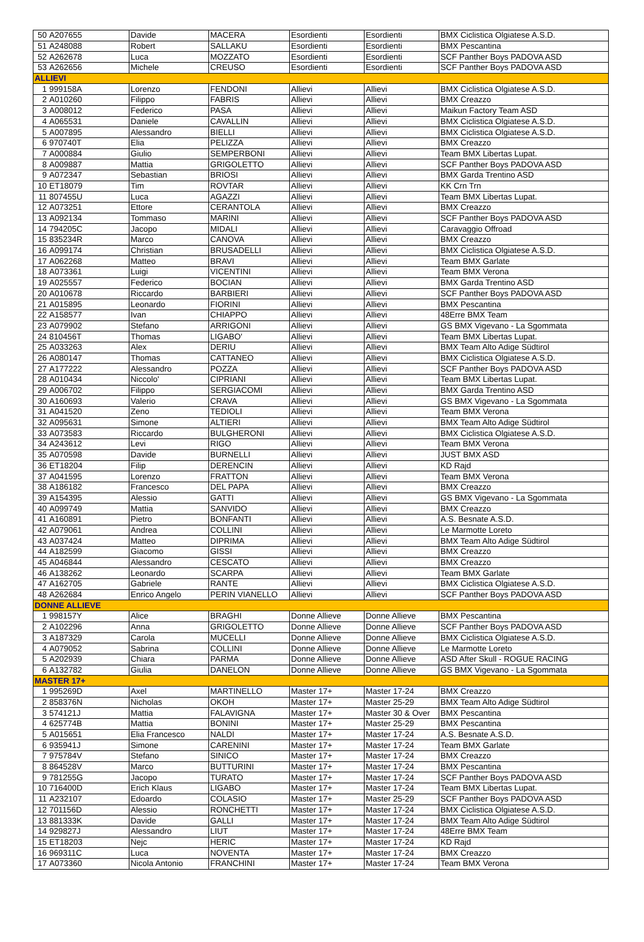| 50 | A207655 | Davide | MACERA | Esordienti | Esordienti | BMX Ciclistica Olgiatese A.S.D. |
| 51 | A248088 | Robert | SALLAKU | Esordienti | Esordienti | BMX Pescantina |
| 52 | A262678 | Luca | MOZZATO | Esordienti | Esordienti | SCF Panther Boys PADOVA ASD |
| 53 | A262656 | Michele | CREUSO | Esordienti | Esordienti | SCF Panther Boys PADOVA ASD |
| ALLIEVI | | | | | | |
| 1 | 999158A | Lorenzo | FENDONI | Allievi | Allievi | BMX Ciclistica Olgiatese A.S.D. |
| 2 | A010260 | Filippo | FABRIS | Allievi | Allievi | BMX Creazzo |
| 3 | A008012 | Federico | PASA | Allievi | Allievi | Maikun Factory Team ASD |
| 4 | A065531 | Daniele | CAVALLIN | Allievi | Allievi | BMX Ciclistica Olgiatese A.S.D. |
| 5 | A007895 | Alessandro | BIELLI | Allievi | Allievi | BMX Ciclistica Olgiatese A.S.D. |
| 6 | 970740T | Elia | PELIZZA | Allievi | Allievi | BMX Creazzo |
| 7 | A000884 | Giulio | SEMPERBONI | Allievi | Allievi | Team BMX Libertas Lupat. |
| 8 | A009887 | Mattia | GRIGOLETTO | Allievi | Allievi | SCF Panther Boys PADOVA ASD |
| 9 | A072347 | Sebastian | BRIOSI | Allievi | Allievi | BMX Garda Trentino ASD |
| 10 | ET18079 | Tim | ROVTAR | Allievi | Allievi | KK Crn Trn |
| 11 | 807455U | Luca | AGAZZI | Allievi | Allievi | Team BMX Libertas Lupat. |
| 12 | A073251 | Ettore | CERANTOLA | Allievi | Allievi | BMX Creazzo |
| 13 | A092134 | Tommaso | MARINI | Allievi | Allievi | SCF Panther Boys PADOVA ASD |
| 14 | 794205C | Jacopo | MIDALI | Allievi | Allievi | Caravaggio Offroad |
| 15 | 835234R | Marco | CANOVA | Allievi | Allievi | BMX Creazzo |
| 16 | A099174 | Christian | BRUSADELLI | Allievi | Allievi | BMX Ciclistica Olgiatese A.S.D. |
| 17 | A062268 | Matteo | BRAVI | Allievi | Allievi | Team BMX Garlate |
| 18 | A073361 | Luigi | VICENTINI | Allievi | Allievi | Team BMX Verona |
| 19 | A025557 | Federico | BOCIAN | Allievi | Allievi | BMX Garda Trentino ASD |
| 20 | A010678 | Riccardo | BARBIERI | Allievi | Allievi | SCF Panther Boys PADOVA ASD |
| 21 | A015895 | Leonardo | FIORINI | Allievi | Allievi | BMX Pescantina |
| 22 | A158577 | Ivan | CHIAPPO | Allievi | Allievi | 48Erre BMX Team |
| 23 | A079902 | Stefano | ARRIGONI | Allievi | Allievi | GS BMX Vigevano - La Sgommata |
| 24 | 810456T | Thomas | LIGABO' | Allievi | Allievi | Team BMX Libertas Lupat. |
| 25 | A033263 | Alex | DERIU | Allievi | Allievi | BMX Team Alto Adige Südtirol |
| 26 | A080147 | Thomas | CATTANEO | Allievi | Allievi | BMX Ciclistica Olgiatese A.S.D. |
| 27 | A177222 | Alessandro | POZZA | Allievi | Allievi | SCF Panther Boys PADOVA ASD |
| 28 | A010434 | Niccolo' | CIPRIANI | Allievi | Allievi | Team BMX Libertas Lupat. |
| 29 | A006702 | Filippo | SERGIACOMI | Allievi | Allievi | BMX Garda Trentino ASD |
| 30 | A160693 | Valerio | CRAVA | Allievi | Allievi | GS BMX Vigevano - La Sgommata |
| 31 | A041520 | Zeno | TEDIOLI | Allievi | Allievi | Team BMX Verona |
| 32 | A095631 | Simone | ALTIERI | Allievi | Allievi | BMX Team Alto Adige Südtirol |
| 33 | A073583 | Riccardo | BULGHERONI | Allievi | Allievi | BMX Ciclistica Olgiatese A.S.D. |
| 34 | A243612 | Levi | RIGO | Allievi | Allievi | Team BMX Verona |
| 35 | A070598 | Davide | BURNELLI | Allievi | Allievi | JUST BMX ASD |
| 36 | ET18204 | Filip | DERENCIN | Allievi | Allievi | KD Rajd |
| 37 | A041595 | Lorenzo | FRATTON | Allievi | Allievi | Team BMX Verona |
| 38 | A186182 | Francesco | DEL PAPA | Allievi | Allievi | BMX Creazzo |
| 39 | A154395 | Alessio | GATTI | Allievi | Allievi | GS BMX Vigevano - La Sgommata |
| 40 | A099749 | Mattia | SANVIDO | Allievi | Allievi | BMX Creazzo |
| 41 | A160891 | Pietro | BONFANTI | Allievi | Allievi | A.S. Besnate A.S.D. |
| 42 | A079061 | Andrea | COLLINI | Allievi | Allievi | Le Marmotte Loreto |
| 43 | A037424 | Matteo | DIPRIMA | Allievi | Allievi | BMX Team Alto Adige Südtirol |
| 44 | A182599 | Giacomo | GISSI | Allievi | Allievi | BMX Creazzo |
| 45 | A046844 | Alessandro | CESCATO | Allievi | Allievi | BMX Creazzo |
| 46 | A138262 | Leonardo | SCARPA | Allievi | Allievi | Team BMX Garlate |
| 47 | A162705 | Gabriele | RANTE | Allievi | Allievi | BMX Ciclistica Olgiatese A.S.D. |
| 48 | A262684 | Enrico Angelo | PERIN VIANELLO | Allievi | Allievi | SCF Panther Boys PADOVA ASD |
| DONNE ALLIEVE | | | | | | |
| 1 | 998157Y | Alice | BRAGHI | Donne Allieve | Donne Allieve | BMX Pescantina |
| 2 | A102296 | Anna | GRIGOLETTO | Donne Allieve | Donne Allieve | SCF Panther Boys PADOVA ASD |
| 3 | A187329 | Carola | MUCELLI | Donne Allieve | Donne Allieve | BMX Ciclistica Olgiatese A.S.D. |
| 4 | A079052 | Sabrina | COLLINI | Donne Allieve | Donne Allieve | Le Marmotte Loreto |
| 5 | A202939 | Chiara | PARMA | Donne Allieve | Donne Allieve | ASD After Skull - ROGUE RACING |
| 6 | A132782 | Giulia | DANELON | Donne Allieve | Donne Allieve | GS BMX Vigevano - La Sgommata |
| MASTER 17+ | | | | | | |
| 1 | 995269D | Axel | MARTINELLO | Master 17+ | Master 17-24 | BMX Creazzo |
| 2 | 858376N | Nicholas | OKOH | Master 17+ | Master 25-29 | BMX Team Alto Adige Südtirol |
| 3 | 574121J | Mattia | FALAVIGNA | Master 17+ | Master 30 & Over | BMX Pescantina |
| 4 | 625774B | Mattia | BONINI | Master 17+ | Master 25-29 | BMX Pescantina |
| 5 | A015651 | Elia Francesco | NALDI | Master 17+ | Master 17-24 | A.S. Besnate A.S.D. |
| 6 | 935941J | Simone | CARENINI | Master 17+ | Master 17-24 | Team BMX Garlate |
| 7 | 975784V | Stefano | SINICO | Master 17+ | Master 17-24 | BMX Creazzo |
| 8 | 864528V | Marco | BUTTURINI | Master 17+ | Master 17-24 | BMX Pescantina |
| 9 | 781255G | Jacopo | TURATO | Master 17+ | Master 17-24 | SCF Panther Boys PADOVA ASD |
| 10 | 716400D | Erich Klaus | LIGABO | Master 17+ | Master 17-24 | Team BMX Libertas Lupat. |
| 11 | A232107 | Edoardo | COLASIO | Master 17+ | Master 25-29 | SCF Panther Boys PADOVA ASD |
| 12 | 701156D | Alessio | RONCHETTI | Master 17+ | Master 17-24 | BMX Ciclistica Olgiatese A.S.D. |
| 13 | 881333K | Davide | GALLI | Master 17+ | Master 17-24 | BMX Team Alto Adige Südtirol |
| 14 | 929827J | Alessandro | LIUT | Master 17+ | Master 17-24 | 48Erre BMX Team |
| 15 | ET18203 | Nejc | HERIC | Master 17+ | Master 17-24 | KD Rajd |
| 16 | 969311C | Luca | NOVENTA | Master 17+ | Master 17-24 | BMX Creazzo |
| 17 | A073360 | Nicola Antonio | FRANCHINI | Master 17+ | Master 17-24 | Team BMX Verona |